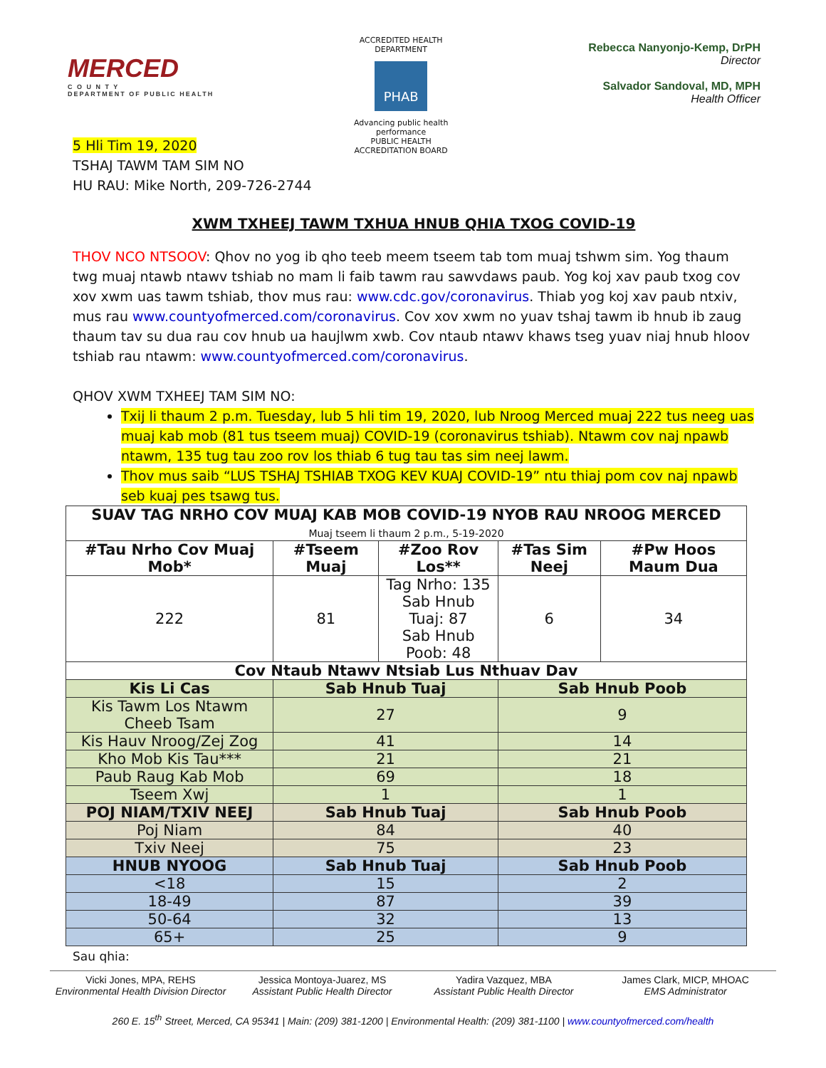MERCED
C O U N T Y
DEPARTMENT OF PUBLIC HEALTH
ACCREDITED HEALTH DEPARTMENT
PHAB
Advancing public health performance
PUBLIC HEALTH ACCREDITATION BOARD
Rebecca Nanyonjo-Kemp, DrPH
Director
Salvador Sandoval, MD, MPH
Health Officer
5 Hli Tim 19, 2020
TSHAJ TAWM TAM SIM NO
HU RAU: Mike North, 209-726-2744
XWM TXHEEJ TAWM TXHUA HNUB QHIA TXOG COVID-19
THOV NCO NTSOOV: Qhov no yog ib qho teeb meem tseem tab tom muaj tshwm sim. Yog thaum twg muaj ntawb ntawv tshiab no mam li faib tawm rau sawvdaws paub. Yog koj xav paub txog cov xov xwm uas tawm tshiab, thov mus rau: www.cdc.gov/coronavirus. Thiab yog koj xav paub ntxiv, mus rau www.countyofmerced.com/coronavirus. Cov xov xwm no yuav tshaj tawm ib hnub ib zaug thaum tav su dua rau cov hnub ua haujlwm xwb. Cov ntaub ntawv khaws tseg yuav niaj hnub hloov tshiab rau ntawm: www.countyofmerced.com/coronavirus.
QHOV XWM TXHEEJ TAM SIM NO:
Txij li thaum 2 p.m. Tuesday, lub 5 hli tim 19, 2020, lub Nroog Merced muaj 222 tus neeg uas muaj kab mob (81 tus tseem muaj) COVID-19 (coronavirus tshiab). Ntawm cov naj npawb ntawm, 135 tug tau zoo rov los thiab 6 tug tau tas sim neej lawm.
Thov mus saib “LUS TSHAJ TSHIAB TXOG KEV KUAJ COVID-19” ntu thiaj pom cov naj npawb seb kuaj pes tsawg tus.
| SUAV TAG NRHO COV MUAJ KAB MOB COVID-19 NYOB RAU NROOG MERCED Muaj tseem li thaum 2 p.m., 5-19-2020 | | | | |
| --- | --- | --- | --- | --- |
| #Tau Nrho Cov Muaj Mob* | #Tseem Muaj | #Zoo Rov Los** | #Tas Sim Neej | #Pw Hoos Maum Dua |
| 222 | 81 | Tag Nrho: 135 Sab Hnub Tuaj: 87 Sab Hnub Poob: 48 | 6 | 34 |
| Cov Ntaub Ntawv Ntsiab Lus Nthuav Dav | | | | |
| Kis Li Cas | Sab Hnub Tuaj | | Sab Hnub Poob | |
| Kis Tawm Los Ntawm Cheeb Tsam | 27 | | 9 | |
| Kis Hauv Nroog/Zej Zog | 41 | | 14 | |
| Kho Mob Kis Tau*** | 21 | | 21 | |
| Paub Raug Kab Mob | 69 | | 18 | |
| Tseem Xwj | 1 | | 1 | |
| POJ NIAM/TXIV NEEJ | Sab Hnub Tuaj | | Sab Hnub Poob | |
| Poj Niam | 84 | | 40 | |
| Txiv Neej | 75 | | 23 | |
| HNUB NYOOG | Sab Hnub Tuaj | | Sab Hnub Poob | |
| <18 | 15 | | 2 | |
| 18-49 | 87 | | 39 | |
| 50-64 | 32 | | 13 | |
| 65+ | 25 | | 9 | |
Sau qhia:
Vicki Jones, MPA, REHS
Environmental Health Division Director
Jessica Montoya-Juarez, MS
Assistant Public Health Director
Yadira Vazquez, MBA
Assistant Public Health Director
James Clark, MICP, MHOAC
EMS Administrator
260 E. 15<sup>th</sup> Street, Merced, CA 95341 | Main: (209) 381-1200 | Environmental Health: (209) 381-1100 | www.countyofmerced.com/health